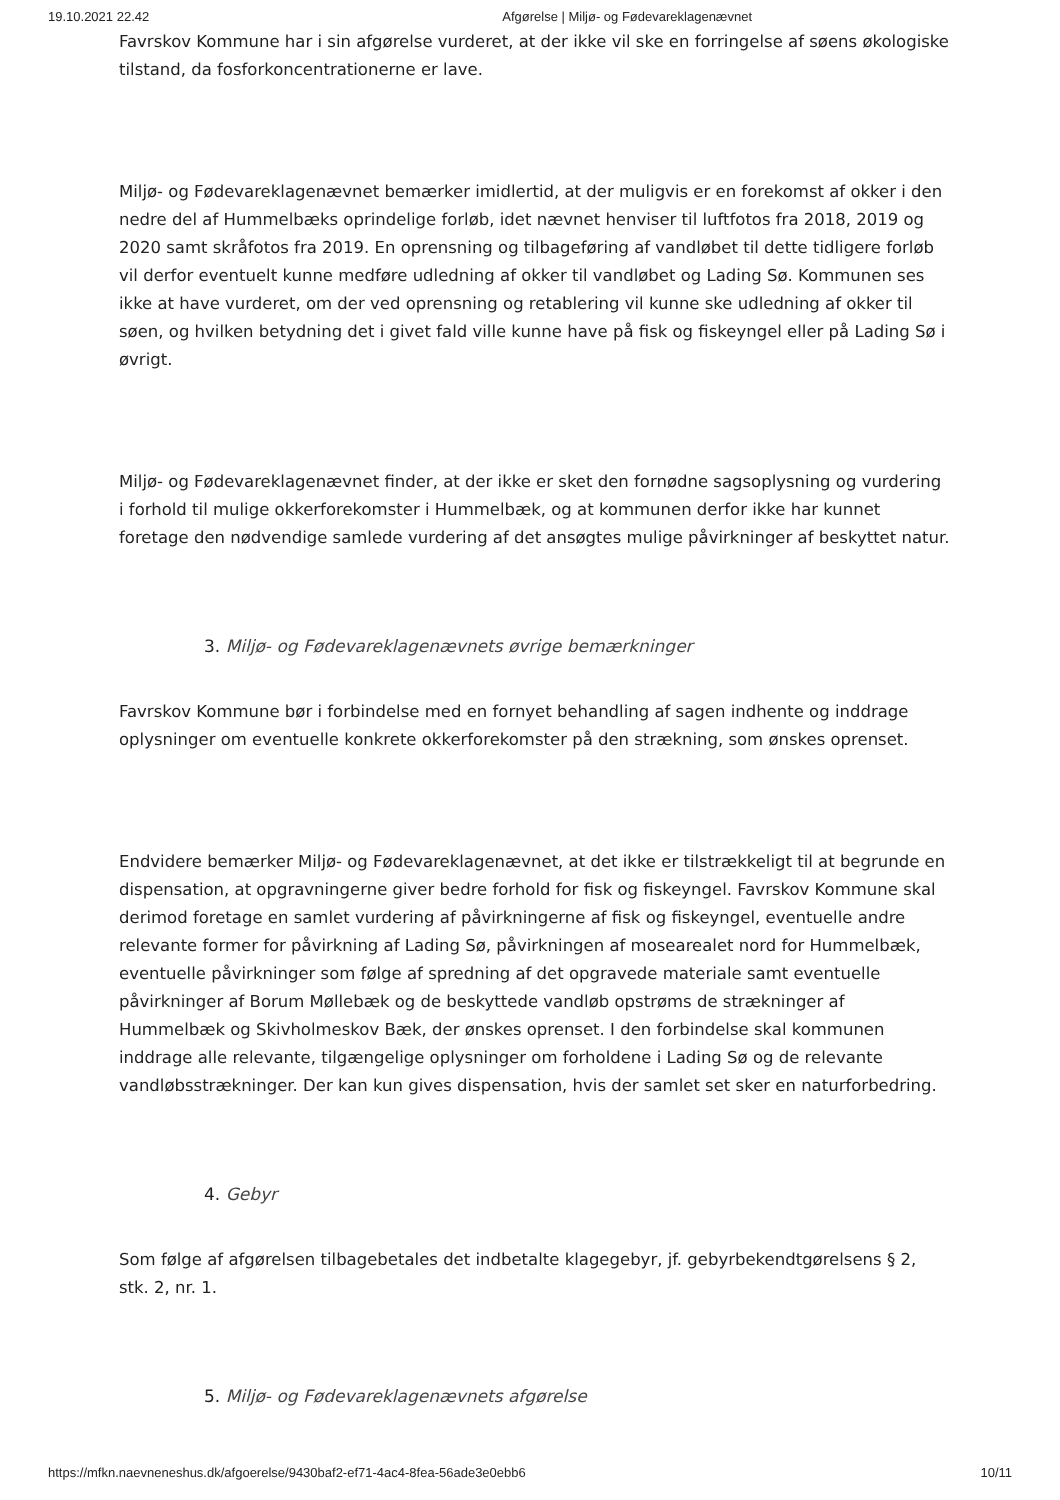19.10.2021 22.42 Afgørelse | Miljø- og Fødevareklagenævnet
Favrskov Kommune har i sin afgørelse vurderet, at der ikke vil ske en forringelse af søens økologiske tilstand, da fosforkoncentrationerne er lave.
Miljø- og Fødevareklagenævnet bemærker imidlertid, at der muligvis er en forekomst af okker i den nedre del af Hummelbæks oprindelige forløb, idet nævnet henviser til luftfotos fra 2018, 2019 og 2020 samt skråfotos fra 2019. En oprensning og tilbageføring af vandløbet til dette tidligere forløb vil derfor eventuelt kunne medføre udledning af okker til vandløbet og Lading Sø. Kommunen ses ikke at have vurderet, om der ved oprensning og retablering vil kunne ske udledning af okker til søen, og hvilken betydning det i givet fald ville kunne have på fisk og fiskeyngel eller på Lading Sø i øvrigt.
Miljø- og Fødevareklagenævnet finder, at der ikke er sket den fornødne sagsoplysning og vurdering i forhold til mulige okkerforekomster i Hummelbæk, og at kommunen derfor ikke har kunnet foretage den nødvendige samlede vurdering af det ansøgtes mulige påvirkninger af beskyttet natur.
3. Miljø- og Fødevareklagenævnets øvrige bemærkninger
Favrskov Kommune bør i forbindelse med en fornyet behandling af sagen indhente og inddrage oplysninger om eventuelle konkrete okkerforekomster på den strækning, som ønskes oprenset.
Endvidere bemærker Miljø- og Fødevareklagenævnet, at det ikke er tilstrækkeligt til at begrunde en dispensation, at opgravningerne giver bedre forhold for fisk og fiskeyngel. Favrskov Kommune skal derimod foretage en samlet vurdering af påvirkningerne af fisk og fiskeyngel, eventuelle andre relevante former for påvirkning af Lading Sø, påvirkningen af mosearealet nord for Hummelbæk, eventuelle påvirkninger som følge af spredning af det opgravede materiale samt eventuelle påvirkninger af Borum Møllebæk og de beskyttede vandløb opstrøms de strækninger af Hummelbæk og Skivholmeskov Bæk, der ønskes oprenset. I den forbindelse skal kommunen inddrage alle relevante, tilgængelige oplysninger om forholdene i Lading Sø og de relevante vandløbsstrækninger. Der kan kun gives dispensation, hvis der samlet set sker en naturforbedring.
4. Gebyr
Som følge af afgørelsen tilbagebetales det indbetalte klagegebyr, jf. gebyrbekendtgørelsens § 2, stk. 2, nr. 1.
5. Miljø- og Fødevareklagenævnets afgørelse
https://mfkn.naevneneshus.dk/afgoerelse/9430baf2-ef71-4ac4-8fea-56ade3e0ebb6 10/11